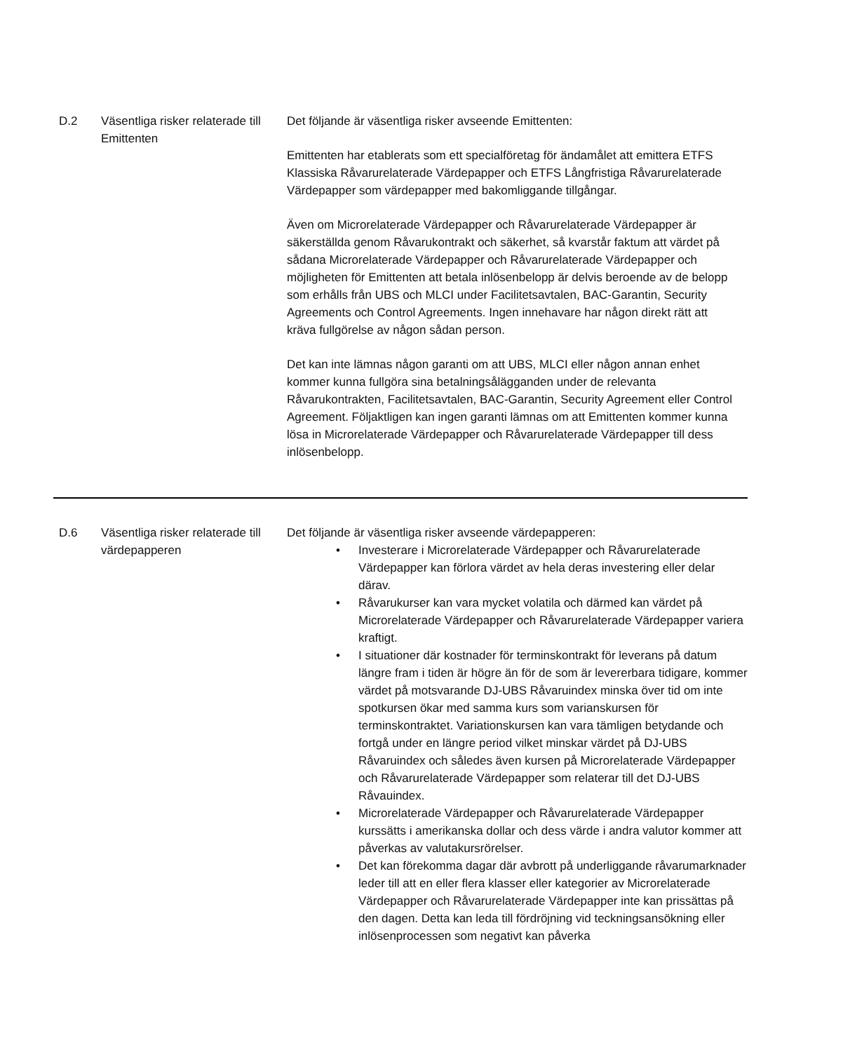| D.2 | Väsentliga risker relaterade till Emittenten | Det följande är väsentliga risker avseende Emittenten: Emittenten har etablerats som ett specialföretag för ändamålet att emittera ETFS Klassiska Råvarurelaterade Värdepapper och ETFS Långfristiga Råvarurelaterade Värdepapper som värdepapper med bakomliggande tillgångar. Även om Microrelaterade Värdepapper och Råvarurelaterade Värdepapper är säkerställda genom Råvarukontrakt och säkerhet, så kvarstår faktum att värdet på sådana Microrelaterade Värdepapper och Råvarurelaterade Värdepapper och möjligheten för Emittenten att betala inlösenbelopp är delvis beroende av de belopp som erhålls från UBS och MLCI under Facilitetsavtalen, BAC-Garantin, Security Agreements och Control Agreements. Ingen innehavare har någon direkt rätt att kräva fullgörelse av någon sådan person. Det kan inte lämnas någon garanti om att UBS, MLCI eller någon annan enhet kommer kunna fullgöra sina betalningsålägganden under de relevanta Råvarukontrakten, Facilitetsavtalen, BAC-Garantin, Security Agreement eller Control Agreement. Följaktligen kan ingen garanti lämnas om att Emittenten kommer kunna lösa in Microrelaterade Värdepapper och Råvarurelaterade Värdepapper till dess inlösenbelopp. |
| D.6 | Väsentliga risker relaterade till värdepapperen | Det följande är väsentliga risker avseende värdepapperen: • Investerare i Microrelaterade Värdepapper och Råvarurelaterade Värdepapper kan förlora värdet av hela deras investering eller delar därav. • Råvarukurser kan vara mycket volatila och därmed kan värdet på Microrelaterade Värdepapper och Råvarurelaterade Värdepapper variera kraftigt. • I situationer där kostnader för terminskontrakt för leverans på datum längre fram i tiden är högre än för de som är levererbara tidigare, kommer värdet på motsvarande DJ-UBS Råvaruindex minska över tid om inte spotkursen ökar med samma kurs som varianskursen för terminskontraktet. Variationskursen kan vara tämligen betydande och fortgå under en längre period vilket minskar värdet på DJ-UBS Råvaruindex och således även kursen på Microrelaterade Värdepapper och Råvarurelaterade Värdepapper som relaterar till det DJ-UBS Råvauindex. • Microrelaterade Värdepapper och Råvarurelaterade Värdepapper kurssätts i amerikanska dollar och dess värde i andra valutor kommer att påverkas av valutakursrörelser. • Det kan förekomma dagar där avbrott på underliggande råvarumarknader leder till att en eller flera klasser eller kategorier av Microrelaterade Värdepapper och Råvarurelaterade Värdepapper inte kan prissättas på den dagen. Detta kan leda till fördröjning vid teckningsansökning eller inlösenprocessen som negativt kan påverka |